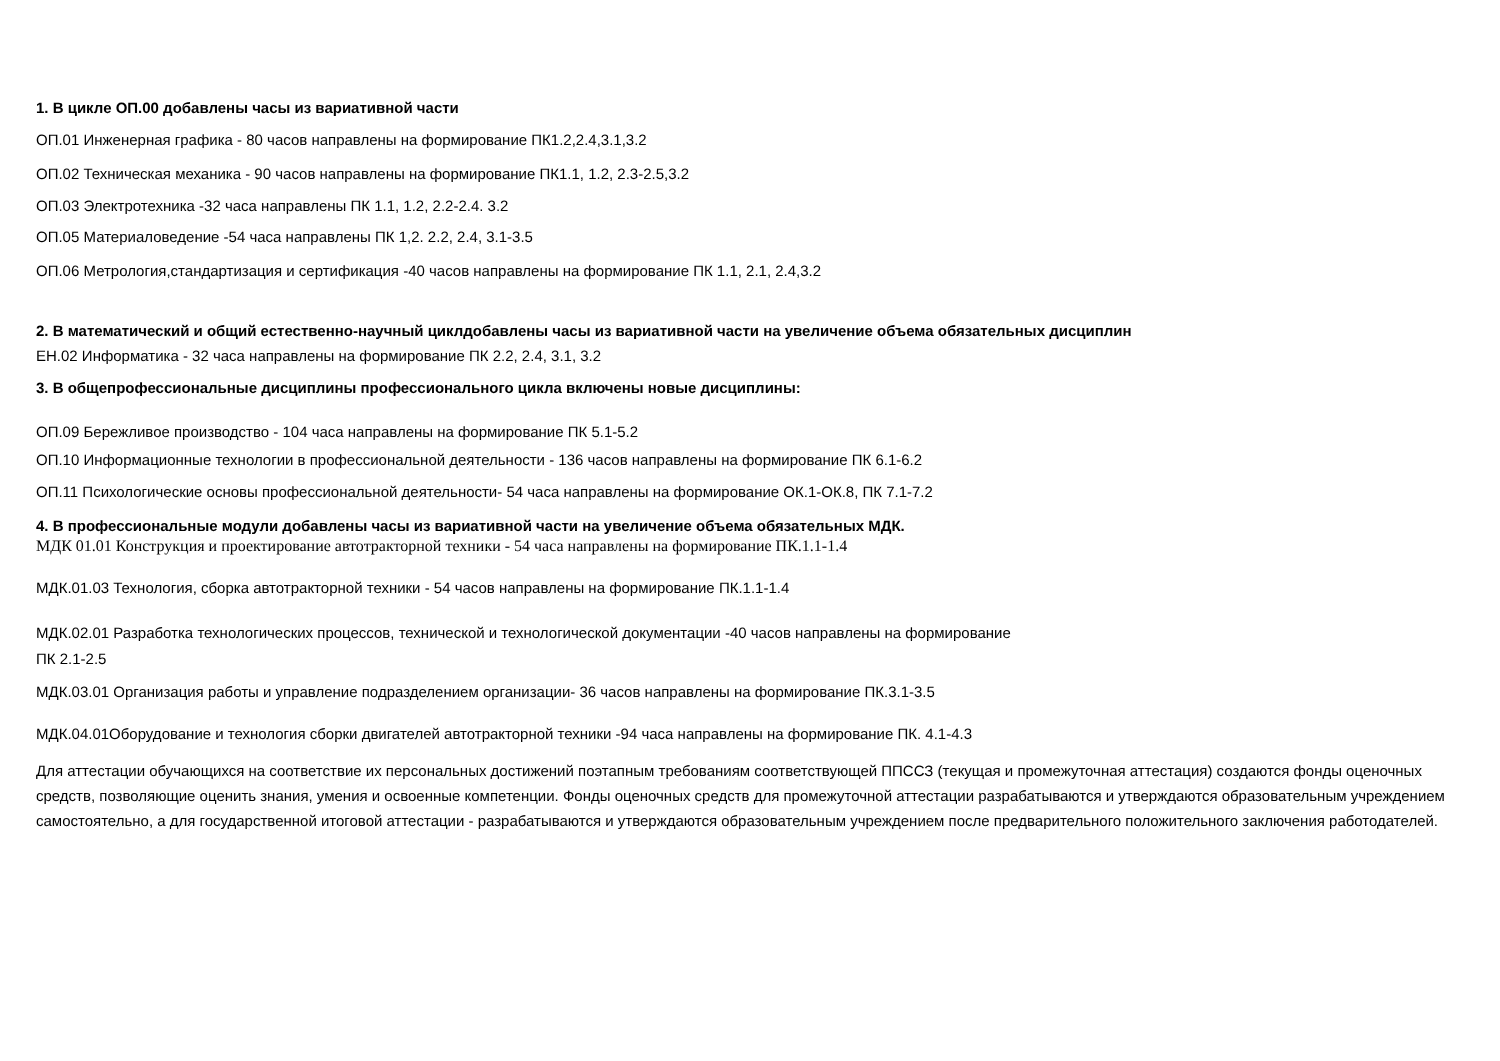1. В цикле ОП.00 добавлены часы из вариативной части
ОП.01 Инженерная графика - 80 часов направлены на формирование ПК1.2,2.4,3.1,3.2
ОП.02 Техническая механика - 90 часов направлены на формирование ПК1.1, 1.2, 2.3-2.5,3.2
ОП.03 Электротехника -32 часа направлены ПК 1.1, 1.2, 2.2-2.4. 3.2
ОП.05 Материаловедение -54 часа направлены ПК 1,2. 2.2, 2.4, 3.1-3.5
ОП.06 Метрология,стандартизация и сертификация -40 часов направлены на формирование ПК 1.1, 2.1, 2.4,3.2
2. В математический и общий естественно-научный циклдобавлены часы из вариативной части на увеличение объема обязательных дисциплин
ЕН.02 Информатика - 32 часа направлены на формирование ПК 2.2, 2.4, 3.1, 3.2
3. В общепрофессиональные дисциплины профессионального цикла включены новые дисциплины:
ОП.09 Бережливое производство - 104 часа направлены на формирование ПК 5.1-5.2
ОП.10 Информационные технологии в профессиональной деятельности - 136 часов направлены на формирование ПК 6.1-6.2
ОП.11 Психологические основы профессиональной деятельности- 54 часа направлены на формирование ОК.1-ОК.8, ПК 7.1-7.2
4. В профессиональные модули добавлены часы из вариативной части на увеличение объема обязательных МДК.
МДК 01.01 Конструкция и проектирование автотракторной техники - 54 часа направлены на формирование ПК.1.1-1.4
МДК.01.03 Технология, сборка автотракторной техники - 54 часов направлены на формирование ПК.1.1-1.4
МДК.02.01 Разработка технологических процессов, технической и технологической документации -40 часов направлены на формирование
ПК 2.1-2.5
МДК.03.01 Организация работы и управление подразделением организации- 36 часов направлены на формирование ПК.3.1-3.5
МДК.04.01Оборудование и технология сборки двигателей автотракторной техники -94 часа направлены на формирование ПК. 4.1-4.3
Для аттестации обучающихся на соответствие их персональных достижений поэтапным требованиям соответствующей ППССЗ (текущая и промежуточная аттестация) создаются фонды оценочных средств, позволяющие оценить знания, умения и освоенные компетенции. Фонды оценочных средств для промежуточной аттестации разрабатываются и утверждаются образовательным учреждением самостоятельно, а для государственной итоговой аттестации - разрабатываются и утверждаются образовательным учреждением после предварительного положительного заключения работодателей.